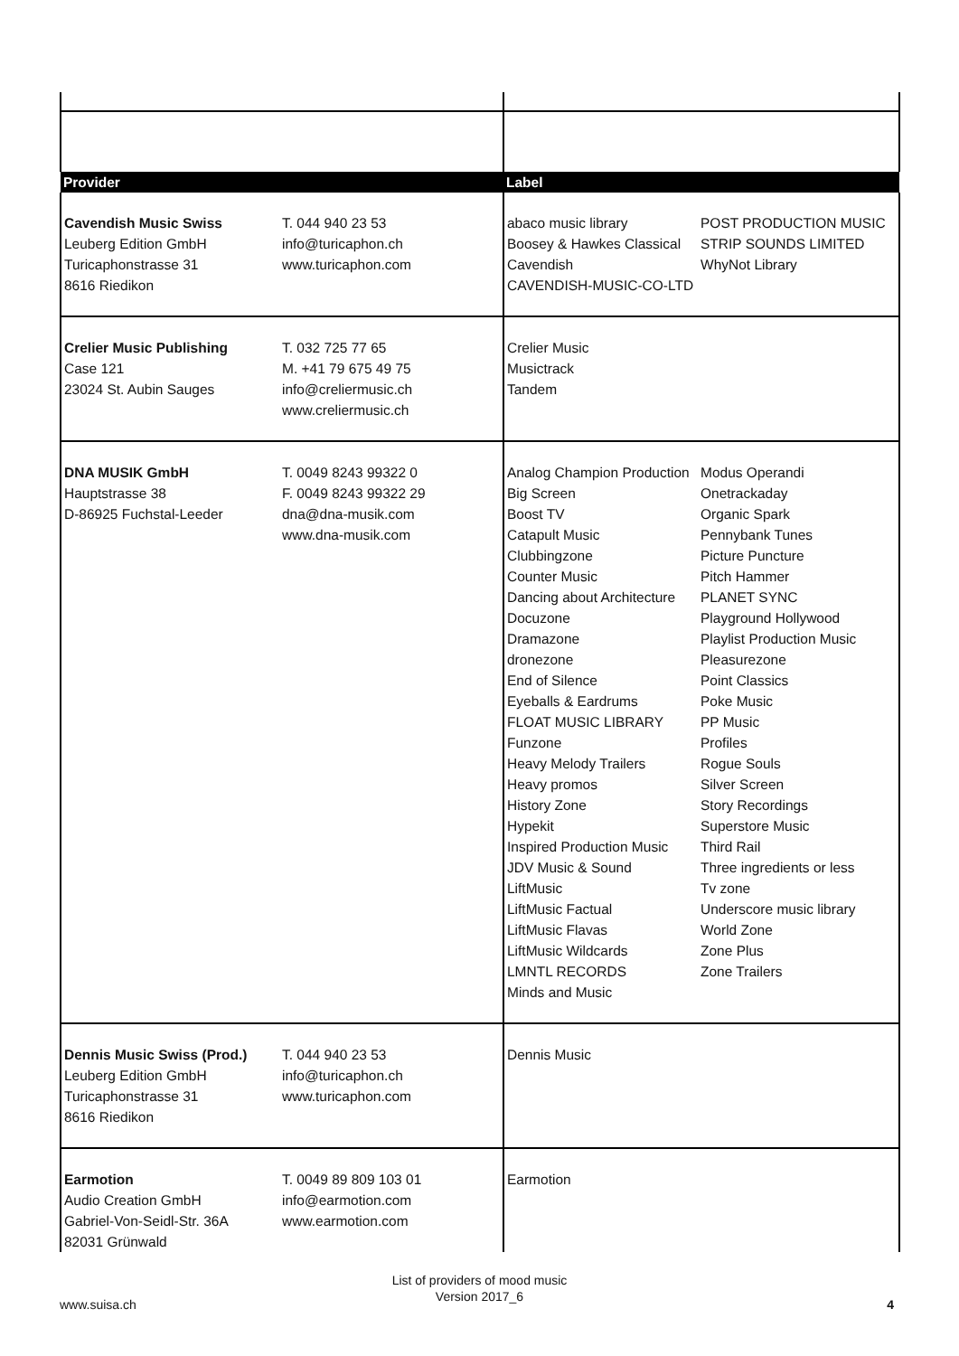| Provider | | Label | |
| --- | --- | --- | --- |
| Cavendish Music Swiss Leuberg Edition GmbH Turicaphonstrasse 31 8616 Riedikon | T. 044 940 23 53 info@turicaphon.ch www.turicaphon.com | abaco music library Boosey & Hawkes Classical Cavendish CAVENDISH-MUSIC-CO-LTD | POST PRODUCTION MUSIC STRIP SOUNDS LIMITED WhyNot Library |
| Crelier Music Publishing Case 121 23024 St. Aubin Sauges | T. 032 725 77 65 M. +41 79 675 49 75 info@creliermusic.ch www.creliermusic.ch | Crelier Music Musictrack Tandem | |
| DNA MUSIK GmbH Hauptstrasse 38 D-86925 Fuchstal-Leeder | T. 0049 8243 99322 0 F. 0049 8243 99322 29 dna@dna-musik.com www.dna-musik.com | Analog Champion Production Big Screen Boost TV Catapult Music Clubbingzone Counter Music Dancing about Architecture Docuzone Dramazone dronezone End of Silence Eyeballs & Eardrums FLOAT MUSIC LIBRARY Funzone Heavy Melody Trailers Heavy promos History Zone Hypekit Inspired Production Music JDV Music & Sound LiftMusic LiftMusic Factual LiftMusic Flavas LiftMusic Wildcards LMNTL RECORDS Minds and Music | Modus Operandi Onetrackaday Organic Spark Pennybank Tunes Picture Puncture Pitch Hammer PLANET SYNC Playground Hollywood Playlist Production Music Pleasurezone Point Classics Poke Music PP Music Profiles Rogue Souls Silver Screen Story Recordings Superstore Music Third Rail Three ingredients or less Tv zone Underscore music library World Zone Zone Plus Zone Trailers |
| Dennis Music Swiss (Prod.) Leuberg Edition GmbH Turicaphonstrasse 31 8616 Riedikon | T. 044 940 23 53 info@turicaphon.ch www.turicaphon.com | Dennis Music | |
| Earmotion Audio Creation GmbH Gabriel-Von-Seidl-Str. 36A 82031 Grünwald | T. 0049 89 809 103 01 info@earmotion.com www.earmotion.com | Earmotion | |
List of providers of mood music
Version 2017_6
www.suisa.ch 4